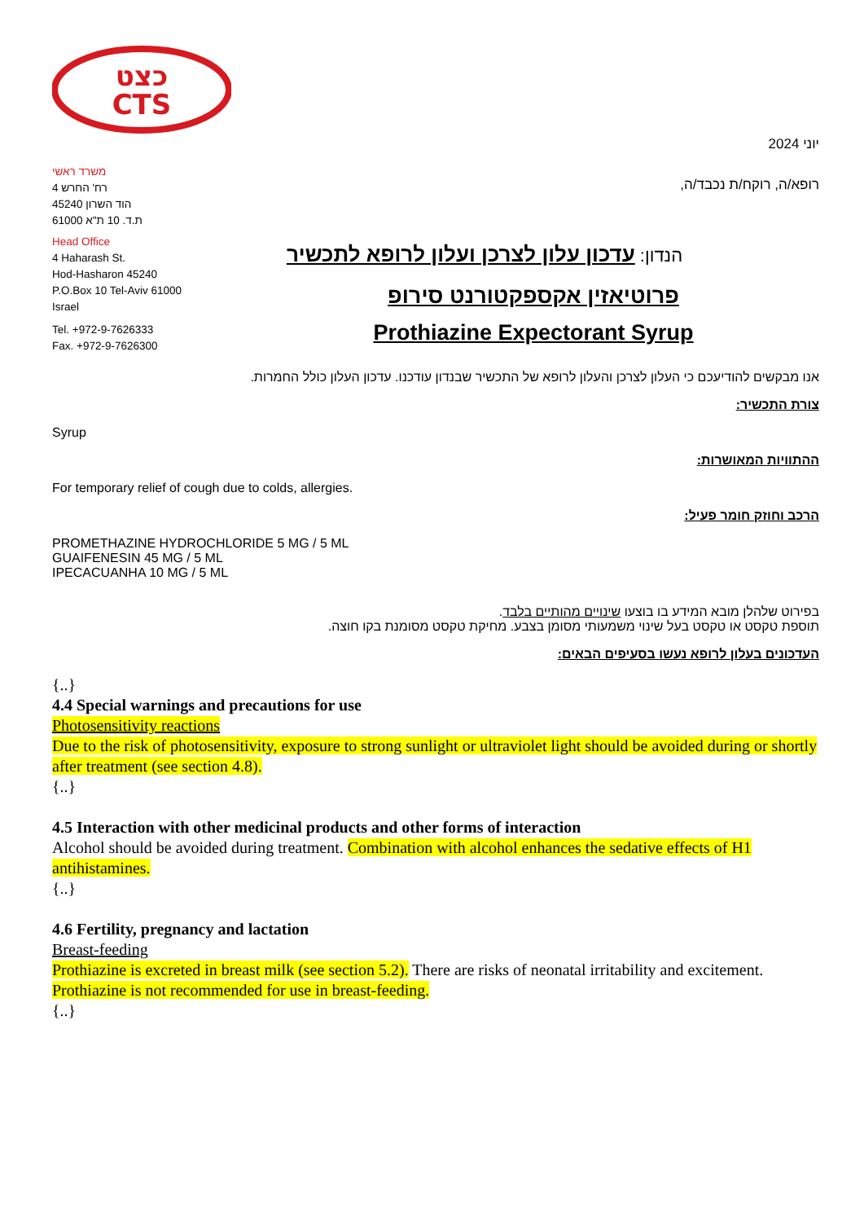כצט
CTS
משרד ראשי
רח' החרש 4
הוד השרון 45240
ת.ד. 10 ת"א 61000
Head Office
4 Haharash St.
Hod-Hasharon 45240
P.O.Box 10 Tel-Aviv 61000
Israel
Tel. +972-9-7626333
Fax. +972-9-7626300
יוני 2024
רופא/ה, רוקח/ת נכבד/ה,
הנדון: עדכון עלון לצרכן ועלון לרופא לתכשיר
פרוטיאזין אקספקטורנט סירופ
Prothiazine Expectorant Syrup
אנו מבקשים להודיעכם כי העלון לצרכן והעלון לרופא של התכשיר שבנדון עודכנו. עדכון העלון כולל החמרות.
צורת התכשיר:
Syrup
ההתוויות המאושרות:
For temporary relief of cough due to colds, allergies.
הרכב וחוזק חומר פעיל:
PROMETHAZINE HYDROCHLORIDE 5 MG / 5 ML
GUAIFENESIN 45 MG / 5 ML
IPECACUANHA 10 MG / 5 ML
בפירוט שלהלן מובא המידע בו בוצעו שינויים מהותיים בלבד.
תוספת טקסט או טקסט בעל שינוי משמעותי מסומן בצבע. מחיקת טקסט מסומנת בקו חוצה.
העדכונים בעלון לרופא נעשו בסעיפים הבאים:
{..}
4.4 Special warnings and precautions for use
Photosensitivity reactions
Due to the risk of photosensitivity, exposure to strong sunlight or ultraviolet light should be avoided during or shortly after treatment (see section 4.8).
{..}
4.5 Interaction with other medicinal products and other forms of interaction
Alcohol should be avoided during treatment. Combination with alcohol enhances the sedative effects of H1 antihistamines.
{..}
4.6 Fertility, pregnancy and lactation
Breast-feeding
Prothiazine is excreted in breast milk (see section 5.2). There are risks of neonatal irritability and excitement. Prothiazine is not recommended for use in breast-feeding.
{..}